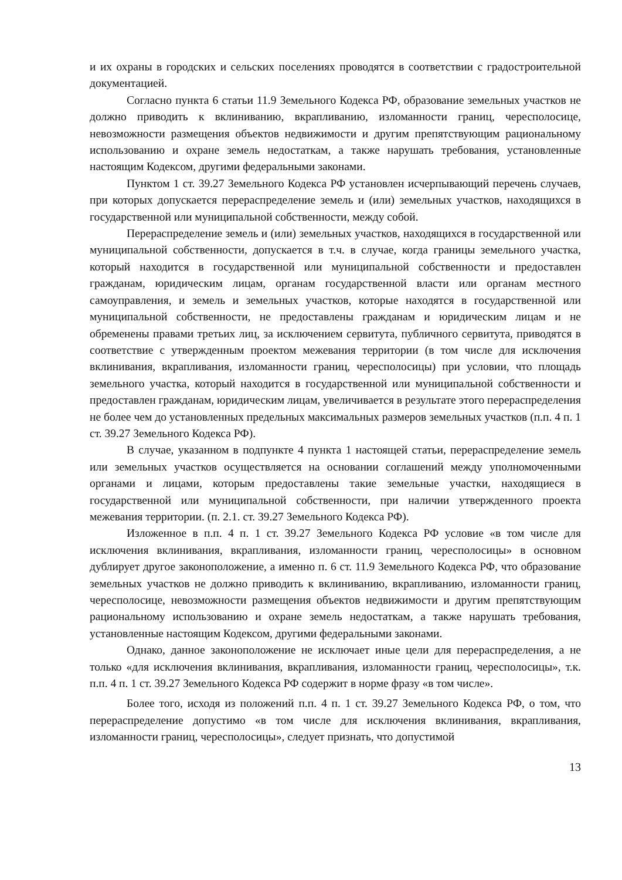и их охраны в городских и сельских поселениях проводятся в соответствии с градостроительной документацией.
Согласно пункта 6 статьи 11.9 Земельного Кодекса РФ, образование земельных участков не должно приводить к вклиниванию, вкрапливанию, изломанности границ, чересполосице, невозможности размещения объектов недвижимости и другим препятствующим рациональному использованию и охране земель недостаткам, а также нарушать требования, установленные настоящим Кодексом, другими федеральными законами.
Пунктом 1 ст. 39.27 Земельного Кодекса РФ установлен исчерпывающий перечень случаев, при которых допускается перераспределение земель и (или) земельных участков, находящихся в государственной или муниципальной собственности, между собой.
Перераспределение земель и (или) земельных участков, находящихся в государственной или муниципальной собственности, допускается в т.ч. в случае, когда границы земельного участка, который находится в государственной или муниципальной собственности и предоставлен гражданам, юридическим лицам, органам государственной власти или органам местного самоуправления, и земель и земельных участков, которые находятся в государственной или муниципальной собственности, не предоставлены гражданам и юридическим лицам и не обременены правами третьих лиц, за исключением сервитута, публичного сервитута, приводятся в соответствие с утвержденным проектом межевания территории (в том числе для исключения вклинивания, вкрапливания, изломанности границ, чересполосицы) при условии, что площадь земельного участка, который находится в государственной или муниципальной собственности и предоставлен гражданам, юридическим лицам, увеличивается в результате этого перераспределения не более чем до установленных предельных максимальных размеров земельных участков (п.п. 4 п. 1 ст. 39.27 Земельного Кодекса РФ).
В случае, указанном в подпункте 4 пункта 1 настоящей статьи, перераспределение земель или земельных участков осуществляется на основании соглашений между уполномоченными органами и лицами, которым предоставлены такие земельные участки, находящиеся в государственной или муниципальной собственности, при наличии утвержденного проекта межевания территории. (п. 2.1. ст. 39.27 Земельного Кодекса РФ).
Изложенное в п.п. 4 п. 1 ст. 39.27 Земельного Кодекса РФ условие «в том числе для исключения вклинивания, вкрапливания, изломанности границ, чересполосицы» в основном дублирует другое законоположение, а именно п. 6 ст. 11.9 Земельного Кодекса РФ, что образование земельных участков не должно приводить к вклиниванию, вкрапливанию, изломанности границ, чересполосице, невозможности размещения объектов недвижимости и другим препятствующим рациональному использованию и охране земель недостаткам, а также нарушать требования, установленные настоящим Кодексом, другими федеральными законами.
Однако, данное законоположение не исключает иные цели для перераспределения, а не только «для исключения вклинивания, вкрапливания, изломанности границ, чересполосицы», т.к. п.п. 4 п. 1 ст. 39.27 Земельного Кодекса РФ содержит в норме фразу «в том числе».
Более того, исходя из положений п.п. 4 п. 1 ст. 39.27 Земельного Кодекса РФ, о том, что перераспределение допустимо «в том числе для исключения вклинивания, вкрапливания, изломанности границ, чересполосицы», следует признать, что допустимой
13